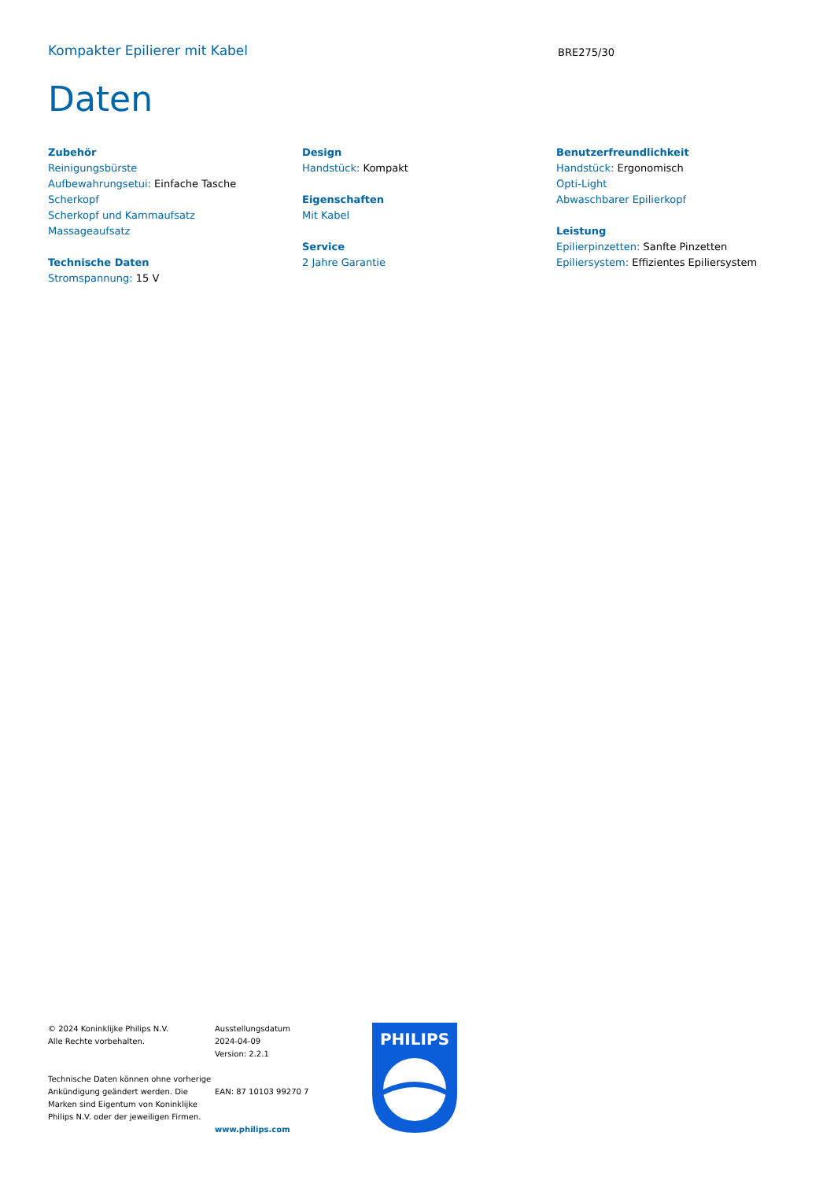Kompakter Epilierer mit Kabel
BRE275/30
Daten
Zubehör
Reinigungsbürste
Aufbewahrungsetui: Einfache Tasche
Scherkopf
Scherkopf und Kammaufsatz
Massageaufsatz
Technische Daten
Stromspannung: 15 V
Design
Handstück: Kompakt
Eigenschaften
Mit Kabel
Service
2 Jahre Garantie
Benutzerfreundlichkeit
Handstück: Ergonomisch
Opti-Light
Abwaschbarer Epilierkopf
Leistung
Epilierpinzetten: Sanfte Pinzetten
Epiliersystem: Effizientes Epiliersystem
© 2024 Koninklijke Philips N.V.
Alle Rechte vorbehalten.
Technische Daten können ohne vorherige Ankündigung geändert werden. Die Marken sind Eigentum von Koninklijke Philips N.V. oder der jeweiligen Firmen.
Ausstellungsdatum
2024-04-09
Version: 2.2.1
EAN: 87 10103 99270 7
www.philips.com
PHILIPS